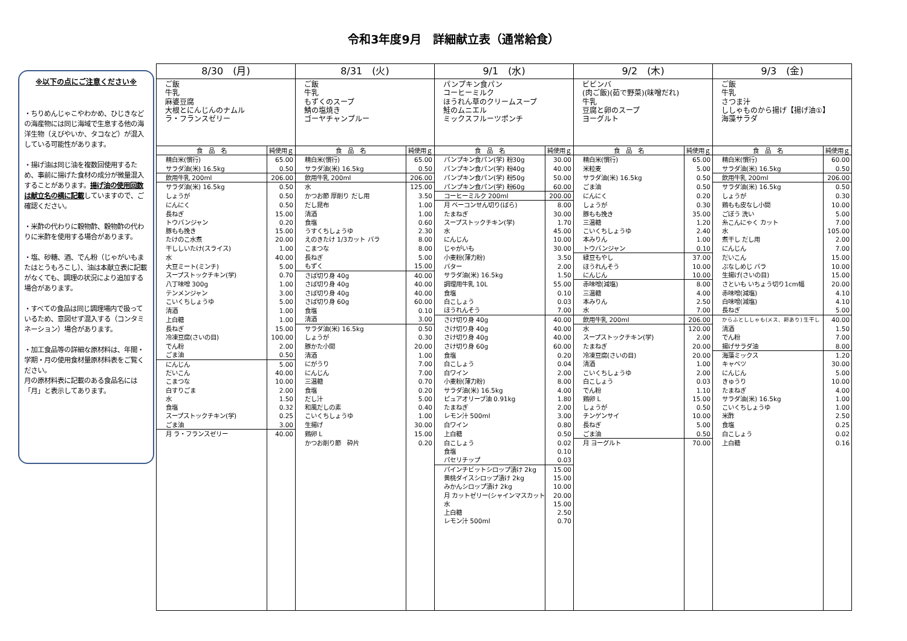令和3年度9月　詳細献立表（通常給食）
※以下の点にご注意ください※
・ちりめんじゃこやわかめ、ひじきなどの海産物には同じ海域で生息する他の海洋生物（えびやいか、タコなど）が混入している可能性があります。
・揚げ油は同じ油を複数回使用するため、事前に揚げた食材の成分が微量混入することがあります。揚げ油の使用回数は献立名の横に記載していますので、ご確認ください。
・米酢の代わりに穀物酢、穀物酢の代わりに米酢を使用する場合があります。
・塩、砂糖、酒、でん粉（じゃがいもまたはとうもろこし）、油は本献立表に記載がなくても、調理の状況により追加する場合があります。
・すべての食品は同じ調理場内で扱っているため、意図せず混入する（コンタミネーション）場合があります。
・加工食品等の詳細な原材料は、年間・学期・月の使用食材量原材料表をご覧ください。
月の原材料表に記載のある食品名には「月」と表示してあります。
| 8/30 (月) | | 8/31 (火) | | 9/1 (水) | | 9/2 (木) | | 9/3 (金) | |
| --- | --- | --- | --- | --- | --- | --- | --- | --- | --- |
| ご飯 牛乳 麻婆豆腐 大根とにんじんのナムル ラ・フランスゼリー | | ご飯 牛乳 もずくのスープ 鯖の塩焼き ゴーヤチャンプルー | | パンプキン食パン コーヒーミルク ほうれん草のクリームスープ 鮭のムニエル ミックスフルーツポンチ | | ビビンバ (肉ご飯)(茹で野菜)(味噌だれ) 牛乳 豆腐と卵のスープ ヨーグルト | | ご飯 牛乳 さつま汁 ししゃものから揚げ【揚げ油①】 海藻サラダ | |
| 食 品 名 | 純使用ｇ | 食 品 名 | 純使用ｇ | 食 品 名 | 純使用ｇ | 食 品 名 | 純使用ｇ | 食 品 名 | 純使用ｇ |
| 精白米(慣行) | 65.00 | 精白米(慣行) | 65.00 | パンプキン食パン(学) 粉30g | 30.00 | 精白米(慣行) | 65.00 | 精白米(慣行) | 60.00 |
| サラダ油(米) 16.5kg | 0.50 | サラダ油(米) 16.5kg | 0.50 | パンプキン食パン(学) 粉40g | 40.00 | 米粒麦 | 5.00 | サラダ油(米) 16.5kg | 0.50 |
| 飲用牛乳 200ml | 206.00 | 飲用牛乳 200ml | 206.00 | パンプキン食パン(学) 粉50g | 50.00 | サラダ油(米) 16.5kg | 0.50 | 飲用牛乳 200ml | 206.00 |
| サラダ油(米) 16.5kg | 0.50 | 水 | 125.00 | パンプキン食パン(学) 粉60g | 60.00 | ごま油 | 0.50 | サラダ油(米) 16.5kg | 0.50 |
| しょうが | 0.50 | かつお節 厚削り だし用 | 3.50 | コーヒーミルク 200ml | 200.00 | にんにく | 0.20 | しょうが | 0.30 |
| にんにく | 0.50 | だし昆布 | 1.00 | 月 ベーコンせん切り(ばら) | 8.00 | しょうが | 0.30 | 鶏もも皮なし小間 | 10.00 |
| 長ねぎ | 15.00 | 清酒 | 1.00 | たまねぎ | 30.00 | 豚もも挽き | 35.00 | ごぼう 洗い | 5.00 |
| トウバンジャン | 0.20 | 食塩 | 0.60 | スープストックチキン(学) | 1.70 | 三温糖 | 1.20 | 糸こんにゃく カット | 7.00 |
| 豚もも挽き | 15.00 | うすくちしょうゆ | 2.30 | 水 | 45.00 | こいくちしょうゆ | 2.40 | 水 | 105.00 |
| たけのこ水煮 | 20.00 | えのきたけ 1/3カット バラ | 8.00 | にんじん | 10.00 | 本みりん | 1.00 | 煮干し だし用 | 2.00 |
| 干ししいたけ(スライス) | 1.00 | こまつな | 8.00 | じゃがいも | 30.00 | トウバンジャン | 0.10 | にんじん | 7.00 |
| 水 | 40.00 | 長ねぎ | 5.00 | 小麦粉(薄力粉) | 3.50 | 緑豆もやし | 37.00 | だいこん | 15.00 |
| 大豆ミート(ミンチ) | 5.00 | もずく | 15.00 | バター | 2.00 | ほうれんそう | 10.00 | ぶなしめじ バラ | 10.00 |
| スープストックチキン(学) | 0.70 | さば切り身 40g | 40.00 | サラダ油(米) 16.5kg | 1.50 | にんじん | 10.00 | 生揚げ(さいの目) | 15.00 |
| 八丁味噌 300g | 1.00 | さば切り身 40g | 40.00 | 調理用牛乳 10L | 55.00 | 赤味噌(減塩) | 8.00 | さといも いちょう切り1cm幅 | 20.00 |
| テンメンジャン | 3.00 | さば切り身 40g | 40.00 | 食塩 | 0.10 | 三温糖 | 4.00 | 赤味噌(減塩) | 4.10 |
| こいくちしょうゆ | 5.00 | さば切り身 60g | 60.00 | 白こしょう | 0.03 | 本みりん | 2.50 | 白味噌(減塩) | 4.10 |
| 清酒 | 1.00 | 食塩 | 0.10 | ほうれんそう | 7.00 | 水 | 7.00 | 長ねぎ | 5.00 |
| 上白糖 | 1.00 | 清酒 | 3.00 | さけ切り身 40g | 40.00 | 飲用牛乳 200ml | 206.00 | からふとししゃも(メス、卵あり) 生干し | 40.00 |
| 長ねぎ | 15.00 | サラダ油(米) 16.5kg | 0.50 | さけ切り身 40g | 40.00 | 水 | 120.00 | 清酒 | 1.50 |
| 冷凍豆腐(さいの目) | 100.00 | しょうが | 0.30 | さけ切り身 40g | 40.00 | スープストックチキン(学) | 2.00 | でん粉 | 7.00 |
| でん粉 | 2.00 | 豚かた小間 | 20.00 | さけ切り身 60g | 60.00 | たまねぎ | 20.00 | 揚げサラダ油 | 8.00 |
| ごま油 | 0.50 | 清酒 | 1.00 | 食塩 | 0.20 | 冷凍豆腐(さいの目) | 20.00 | 海藻ミックス | 1.20 |
| にんじん | 5.00 | にがうり | 7.00 | 白こしょう | 0.04 | 清酒 | 1.00 | キャベツ | 30.00 |
| だいこん | 40.00 | にんじん | 7.00 | 白ワイン | 2.00 | こいくちしょうゆ | 2.00 | にんじん | 5.00 |
| こまつな | 10.00 | 三温糖 | 0.70 | 小麦粉(薄力粉) | 8.00 | 白こしょう | 0.03 | きゅうり | 10.00 |
| 白すりごま | 2.00 | 食塩 | 0.20 | サラダ油(米) 16.5kg | 4.00 | でん粉 | 1.10 | たまねぎ | 4.00 |
| 水 | 1.50 | だし汁 | 5.00 | ピュアオリーブ油 0.91kg | 1.80 | 鶏卵 L | 15.00 | サラダ油(米) 16.5kg | 1.00 |
| 食塩 | 0.32 | 和風だしの素 | 0.40 | たまねぎ | 2.00 | しょうが | 0.50 | こいくちしょうゆ | 1.00 |
| スープストックチキン(学) | 0.25 | こいくちしょうゆ | 1.00 | レモン汁 500ml | 3.00 | チンゲンサイ | 10.00 | 米酢 | 2.50 |
| ごま油 | 3.00 | 生揚げ | 30.00 | 白ワイン | 0.80 | 長ねぎ | 5.00 | 食塩 | 0.25 |
| 月 ラ・フランスゼリー | 40.00 | 鶏卵 L | 15.00 | 上白糖 | 0.50 | ごま油 | 0.50 | 白こしょう | 0.02 |
| | | かつお削り節 砕片 | 0.20 | 白こしょう | 0.02 | 月 ヨーグルト | 70.00 | 上白糖 | 0.16 |
| | | | | 食塩 | 0.10 | | | | |
| | | | | パセリチップ | 0.03 | | | | |
| | | | | パインチビットシロップ漬け 2kg | 15.00 | | | | |
| | | | | 黄桃ダイスシロップ漬け 2kg | 15.00 | | | | |
| | | | | みかんシロップ漬け 2kg | 10.00 | | | | |
| | | | | 月 カットゼリー(シャインマスカット) | 20.00 | | | | |
| | | | | 水 | 15.00 | | | | |
| | | | | 上白糖 | 2.50 | | | | |
| | | | | レモン汁 500ml | 0.70 | | | | |